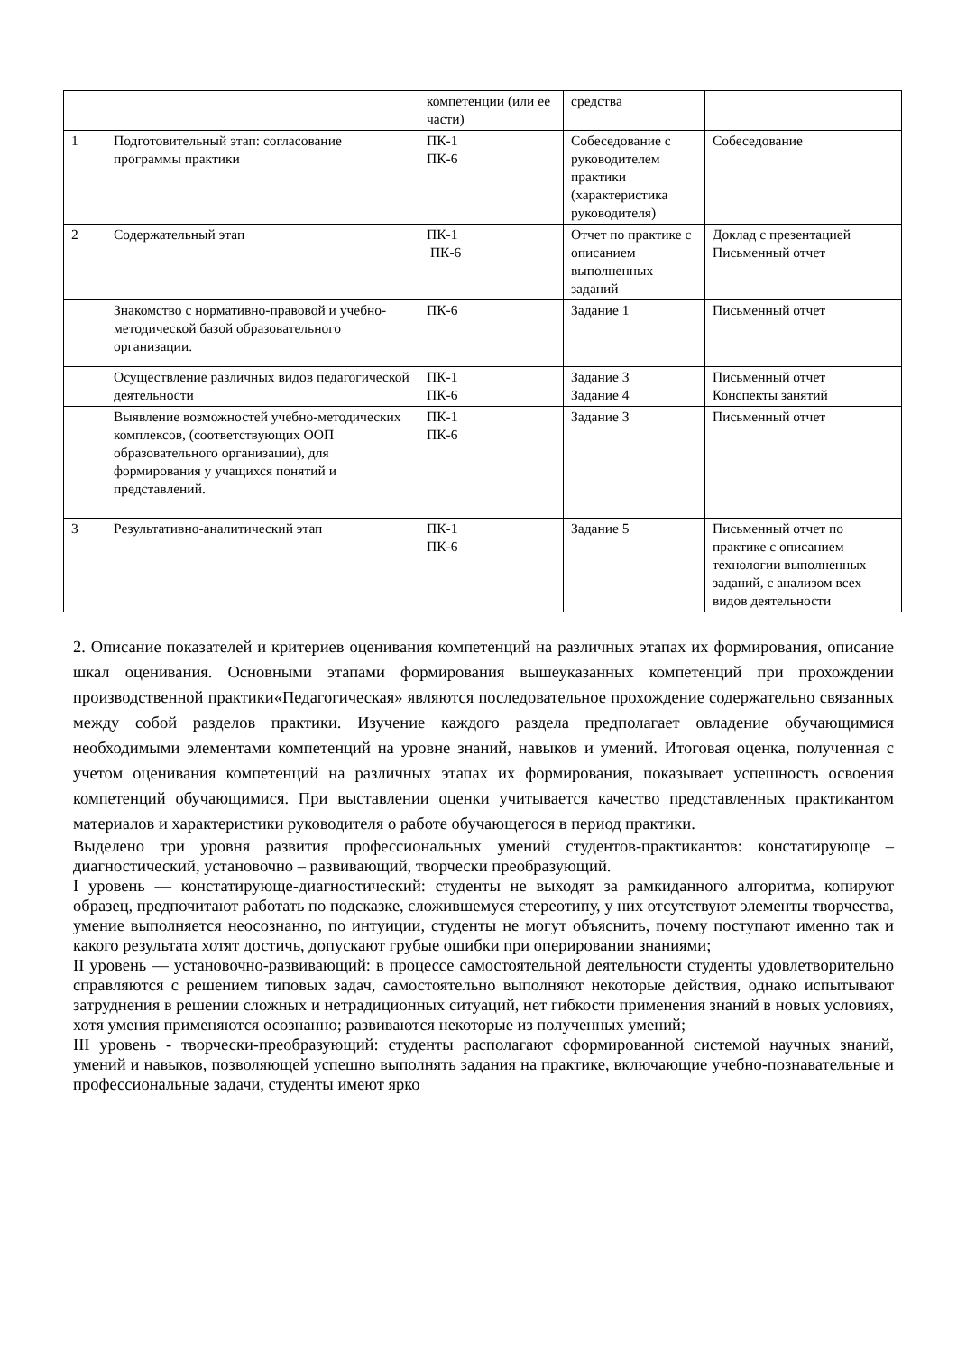| | | компетенции (или ее части) | средства | |
| 1 | Подготовительный этап: согласование программы практики | ПК-1 ПК-6 | Собеседование с руководителем практики (характеристика руководителя) | Собеседование |
| 2 | Содержательный этап | ПК-1 ПК-6 | Отчет по практике с описанием выполненных заданий | Доклад с презентацией Письменный отчет |
| | Знакомство с нормативно-правовой и учебно-методической базой образовательного организации. | ПК-6 | Задание 1 | Письменный отчет |
| | Осуществление различных видов педагогической деятельности | ПК-1 ПК-6 | Задание 3 Задание 4 | Письменный отчет Конспекты занятий |
| | Выявление возможностей учебно-методических комплексов, (соответствующих ООП образовательного организации), для формирования у учащихся понятий и представлений. | ПК-1 ПК-6 | Задание 3 | Письменный отчет |
| 3 | Результативно-аналитический этап | ПК-1 ПК-6 | Задание 5 | Письменный отчет по практике с описанием технологии выполненных заданий, с анализом всех видов деятельности |
2. Описание показателей и критериев оценивания компетенций на различных этапах их формирования, описание шкал оценивания. Основными этапами формирования вышеуказанных компетенций при прохождении производственной практики«Педагогическая» являются последовательное прохождение содержательно связанных между собой разделов практики. Изучение каждого раздела предполагает овладение обучающимися необходимыми элементами компетенций на уровне знаний, навыков и умений. Итоговая оценка, полученная с учетом оценивания компетенций на различных этапах их формирования, показывает успешность освоения компетенций обучающимися. При выставлении оценки учитывается качество представленных практикантом материалов и характеристики руководителя о работе обучающегося в период практики.
Выделено три уровня развития профессиональных умений студентов-практикантов: констатирующе – диагностический, установочно – развивающий, творчески преобразующий.
I уровень — констатирующе-диагностический: студенты не выходят за рамкиданного алгоритма, копируют образец, предпочитают работать по подсказке, сложившемуся стереотипу, у них отсутствуют элементы творчества, умение выполняется неосознанно, по интуиции, студенты не могут объяснить, почему поступают именно так и какого результата хотят достичь, допускают грубые ошибки при оперировании знаниями;
II уровень — установочно-развивающий: в процессе самостоятельной деятельности студенты удовлетворительно справляются с решением типовых задач, самостоятельно выполняют некоторые действия, однако испытывают затруднения в решении сложных и нетрадиционных ситуаций, нет гибкости применения знаний в новых условиях, хотя умения применяются осознанно; развиваются некоторые из полученных умений;
III уровень - творчески-преобразующий: студенты располагают сформированной системой научных знаний, умений и навыков, позволяющей успешно выполнять задания на практике, включающие учебно-познавательные и профессиональные задачи, студенты имеют ярко